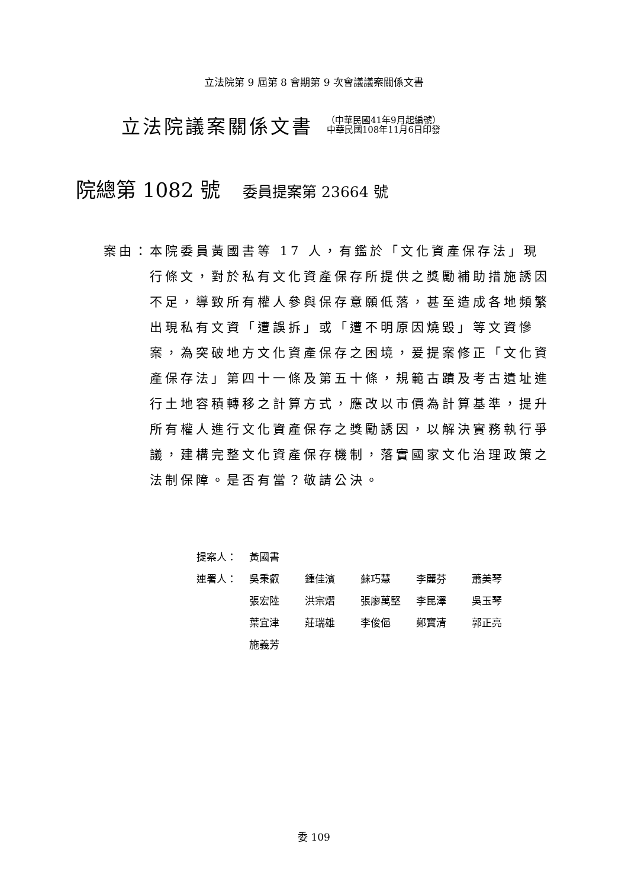立法院第 9 屆第 8 會期第 9 次會議議案關係文書
立法院議案關係文書
（中華民國41年9月起編號）
中華民國108年11月6日印發
院總第 1082 號 委員提案第 23664 號
案由： 本院委員黃國書等 17 人，有鑑於「文化資產保存法」現行條文，對於私有文化資產保存所提供之獎勵補助措施誘因不足，導致所有權人參與保存意願低落，甚至造成各地頻繁出現私有文資「遭誤拆」或「遭不明原因燒毀」等文資慘案，為突破地方文化資產保存之困境，爰提案修正「文化資產保存法」第四十一條及第五十條，規範古蹟及考古遺址進行土地容積轉移之計算方式，應改以市價為計算基準，提升所有權人進行文化資產保存之獎勵誘因，以解決實務執行爭議，建構完整文化資產保存機制，落實國家文化治理政策之法制保障。是否有當？敬請公決。
| 提案人： | 黃國書 | | | | |
| 連署人： | 吳秉叡 | 鍾佳濱 | 蘇巧慧 | 李麗芬 | 蕭美琴 |
| | 張宏陸 | 洪宗熠 | 張廖萬堅 | 李昆澤 | 吳玉琴 |
| | 葉宜津 | 莊瑞雄 | 李俊俋 | 鄭寶清 | 郭正亮 |
| | 施義芳 | | | | |
委 109